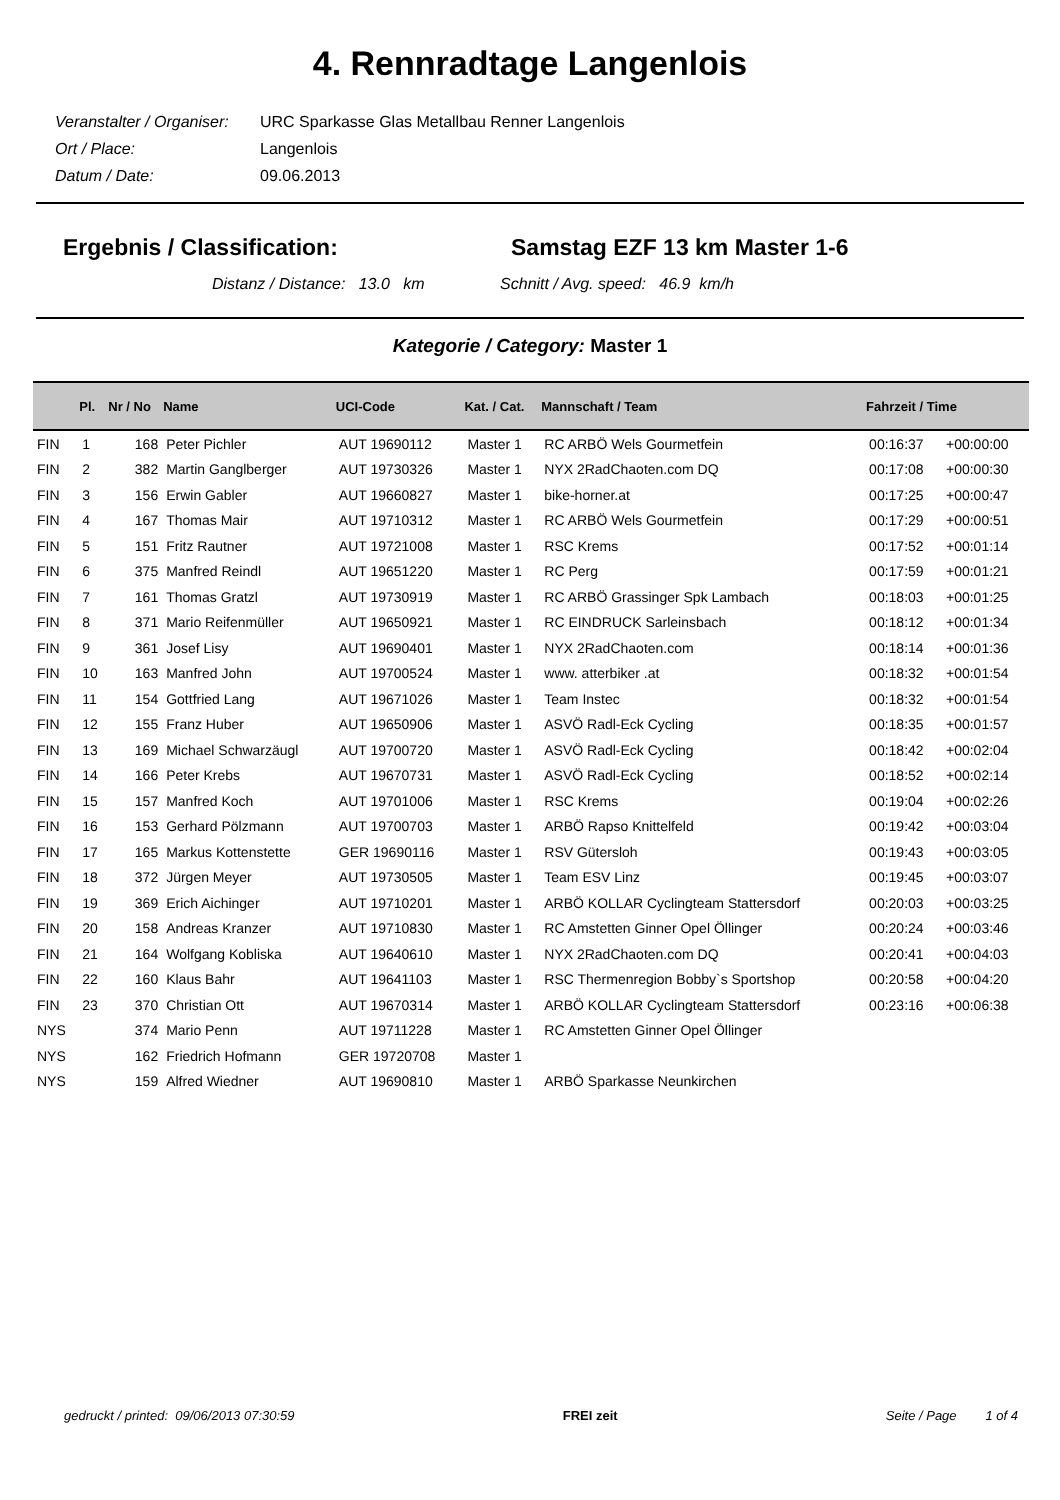4. Rennradtage Langenlois
Veranstalter / Organiser: URC Sparkasse Glas Metallbau Renner Langenlois
Ort / Place: Langenlois
Datum / Date: 09.06.2013
Ergebnis / Classification: Samstag EZF 13 km Master 1-6
Distanz / Distance: 13.0 km Schnitt / Avg. speed: 46.9 km/h
Kategorie / Category: Master 1
| | Pl. | Nr / No | Name | UCI-Code | Kat. / Cat. | Mannschaft / Team | Fahrzeit / Time | |
| --- | --- | --- | --- | --- | --- | --- | --- | --- |
| FIN | 1 | 168 | Peter Pichler | AUT 19690112 | Master 1 | RC ARBÖ Wels Gourmetfein | 00:16:37 | +00:00:00 |
| FIN | 2 | 382 | Martin Ganglberger | AUT 19730326 | Master 1 | NYX 2RadChaoten.com DQ | 00:17:08 | +00:00:30 |
| FIN | 3 | 156 | Erwin Gabler | AUT 19660827 | Master 1 | bike-horner.at | 00:17:25 | +00:00:47 |
| FIN | 4 | 167 | Thomas Mair | AUT 19710312 | Master 1 | RC ARBÖ Wels Gourmetfein | 00:17:29 | +00:00:51 |
| FIN | 5 | 151 | Fritz Rautner | AUT 19721008 | Master 1 | RSC Krems | 00:17:52 | +00:01:14 |
| FIN | 6 | 375 | Manfred Reindl | AUT 19651220 | Master 1 | RC Perg | 00:17:59 | +00:01:21 |
| FIN | 7 | 161 | Thomas Gratzl | AUT 19730919 | Master 1 | RC ARBÖ Grassinger Spk Lambach | 00:18:03 | +00:01:25 |
| FIN | 8 | 371 | Mario Reifenmüller | AUT 19650921 | Master 1 | RC EINDRUCK Sarleinsbach | 00:18:12 | +00:01:34 |
| FIN | 9 | 361 | Josef Lisy | AUT 19690401 | Master 1 | NYX 2RadChaoten.com | 00:18:14 | +00:01:36 |
| FIN | 10 | 163 | Manfred John | AUT 19700524 | Master 1 | www. atterbiker .at | 00:18:32 | +00:01:54 |
| FIN | 11 | 154 | Gottfried Lang | AUT 19671026 | Master 1 | Team Instec | 00:18:32 | +00:01:54 |
| FIN | 12 | 155 | Franz Huber | AUT 19650906 | Master 1 | ASVÖ Radl-Eck Cycling | 00:18:35 | +00:01:57 |
| FIN | 13 | 169 | Michael Schwarzäugl | AUT 19700720 | Master 1 | ASVÖ Radl-Eck Cycling | 00:18:42 | +00:02:04 |
| FIN | 14 | 166 | Peter Krebs | AUT 19670731 | Master 1 | ASVÖ Radl-Eck Cycling | 00:18:52 | +00:02:14 |
| FIN | 15 | 157 | Manfred Koch | AUT 19701006 | Master 1 | RSC Krems | 00:19:04 | +00:02:26 |
| FIN | 16 | 153 | Gerhard Pölzmann | AUT 19700703 | Master 1 | ARBÖ Rapso Knittelfeld | 00:19:42 | +00:03:04 |
| FIN | 17 | 165 | Markus Kottenstette | GER 19690116 | Master 1 | RSV Gütersloh | 00:19:43 | +00:03:05 |
| FIN | 18 | 372 | Jürgen Meyer | AUT 19730505 | Master 1 | Team ESV Linz | 00:19:45 | +00:03:07 |
| FIN | 19 | 369 | Erich Aichinger | AUT 19710201 | Master 1 | ARBÖ KOLLAR Cyclingteam Stattersdorf | 00:20:03 | +00:03:25 |
| FIN | 20 | 158 | Andreas Kranzer | AUT 19710830 | Master 1 | RC Amstetten Ginner Opel Öllinger | 00:20:24 | +00:03:46 |
| FIN | 21 | 164 | Wolfgang Kobliska | AUT 19640610 | Master 1 | NYX 2RadChaoten.com DQ | 00:20:41 | +00:04:03 |
| FIN | 22 | 160 | Klaus Bahr | AUT 19641103 | Master 1 | RSC Thermenregion Bobby`s Sportshop | 00:20:58 | +00:04:20 |
| FIN | 23 | 370 | Christian Ott | AUT 19670314 | Master 1 | ARBÖ KOLLAR Cyclingteam Stattersdorf | 00:23:16 | +00:06:38 |
| NYS | | 374 | Mario Penn | AUT 19711228 | Master 1 | RC Amstetten Ginner Opel Öllinger | | |
| NYS | | 162 | Friedrich Hofmann | GER 19720708 | Master 1 | | | |
| NYS | | 159 | Alfred Wiedner | AUT 19690810 | Master 1 | ARBÖ Sparkasse Neunkirchen | | |
gedruckt / printed: 09/06/2013 07:30:59 FREI zeit Seite / Page 1 of 4